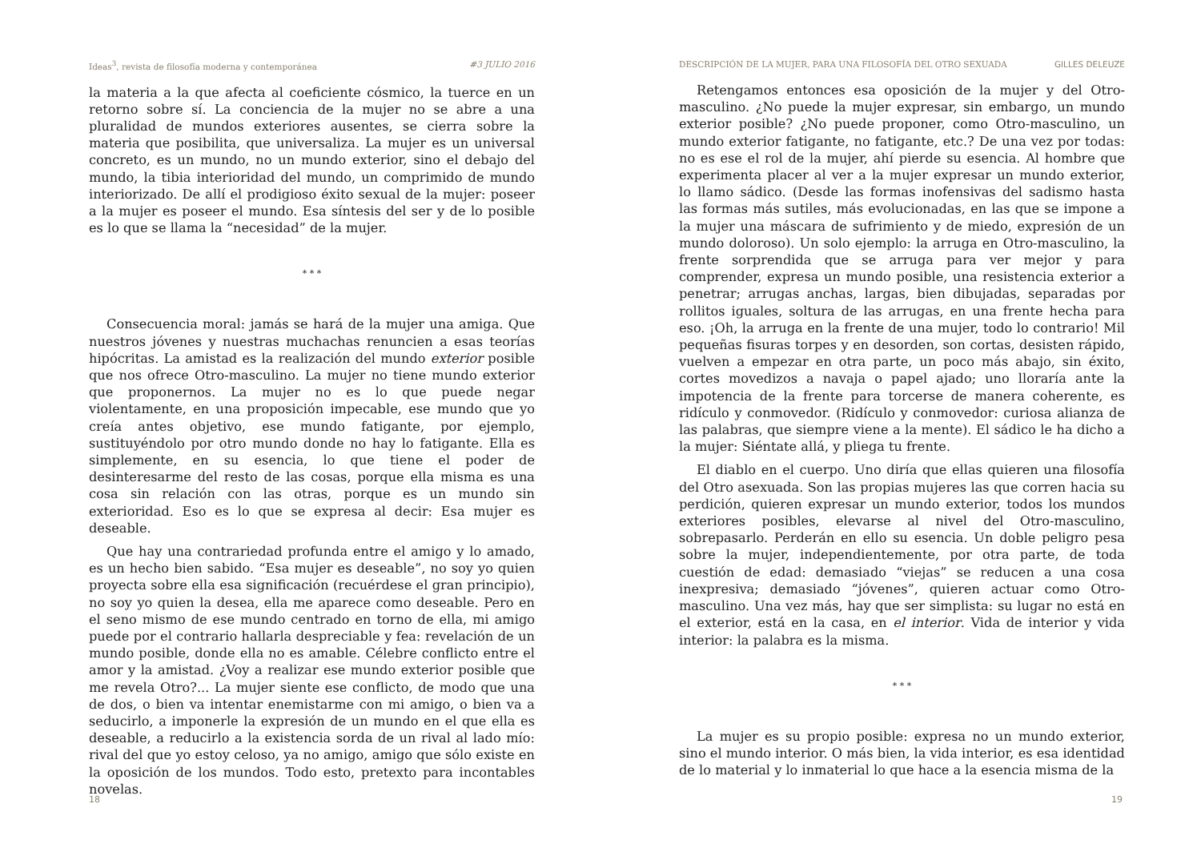Ideas<sup>3</sup>, revista de filosofía moderna y contemporánea #3 JULIO 2016
la materia a la que afecta al coeficiente cósmico, la tuerce en un retorno sobre sí. La conciencia de la mujer no se abre a una pluralidad de mundos exteriores ausentes, se cierra sobre la materia que posibilita, que universaliza. La mujer es un universal concreto, es un mundo, no un mundo exterior, sino el debajo del mundo, la tibia interioridad del mundo, un comprimido de mundo interiorizado. De allí el prodigioso éxito sexual de la mujer: poseer a la mujer es poseer el mundo. Esa síntesis del ser y de lo posible es lo que se llama la “necesidad” de la mujer.
* * *
Consecuencia moral: jamás se hará de la mujer una amiga. Que nuestros jóvenes y nuestras muchachas renuncien a esas teorías hipócritas. La amistad es la realización del mundo exterior posible que nos ofrece Otro-masculino. La mujer no tiene mundo exterior que proponernos. La mujer no es lo que puede negar violentamente, en una proposición impecable, ese mundo que yo creía antes objetivo, ese mundo fatigante, por ejemplo, sustituyéndolo por otro mundo donde no hay lo fatigante. Ella es simplemente, en su esencia, lo que tiene el poder de desinteresarme del resto de las cosas, porque ella misma es una cosa sin relación con las otras, porque es un mundo sin exterioridad. Eso es lo que se expresa al decir: Esa mujer es deseable.
Que hay una contrariedad profunda entre el amigo y lo amado, es un hecho bien sabido. “Esa mujer es deseable”, no soy yo quien proyecta sobre ella esa significación (recuérdese el gran principio), no soy yo quien la desea, ella me aparece como deseable. Pero en el seno mismo de ese mundo centrado en torno de ella, mi amigo puede por el contrario hallarla despreciable y fea: revelación de un mundo posible, donde ella no es amable. Célebre conflicto entre el amor y la amistad. ¿Voy a realizar ese mundo exterior posible que me revela Otro?... La mujer siente ese conflicto, de modo que una de dos, o bien va intentar enemistarme con mi amigo, o bien va a seducirlo, a imponerle la expresión de un mundo en el que ella es deseable, a reducirlo a la existencia sorda de un rival al lado mío: rival del que yo estoy celoso, ya no amigo, amigo que sólo existe en la oposición de los mundos. Todo esto, pretexto para incontables novelas.
18
DESCRIPCIÓN DE LA MUJER, PARA UNA FILOSOFÍA DEL OTRO SEXUADA GILLES DELEUZE
Retengamos entonces esa oposición de la mujer y del Otro-masculino. ¿No puede la mujer expresar, sin embargo, un mundo exterior posible? ¿No puede proponer, como Otro-masculino, un mundo exterior fatigante, no fatigante, etc.? De una vez por todas: no es ese el rol de la mujer, ahí pierde su esencia. Al hombre que experimenta placer al ver a la mujer expresar un mundo exterior, lo llamo sádico. (Desde las formas inofensivas del sadismo hasta las formas más sutiles, más evolucionadas, en las que se impone a la mujer una máscara de sufrimiento y de miedo, expresión de un mundo doloroso). Un solo ejemplo: la arruga en Otro-masculino, la frente sorprendida que se arruga para ver mejor y para comprender, expresa un mundo posible, una resistencia exterior a penetrar; arrugas anchas, largas, bien dibujadas, separadas por rollitos iguales, soltura de las arrugas, en una frente hecha para eso. ¡Oh, la arruga en la frente de una mujer, todo lo contrario! Mil pequeñas fisuras torpes y en desorden, son cortas, desisten rápido, vuelven a empezar en otra parte, un poco más abajo, sin éxito, cortes movedizos a navaja o papel ajado; uno lloraría ante la impotencia de la frente para torcerse de manera coherente, es ridículo y conmovedor. (Ridículo y conmovedor: curiosa alianza de las palabras, que siempre viene a la mente). El sádico le ha dicho a la mujer: Siéntate allá, y pliega tu frente.
El diablo en el cuerpo. Uno diría que ellas quieren una filosofía del Otro asexuada. Son las propias mujeres las que corren hacia su perdición, quieren expresar un mundo exterior, todos los mundos exteriores posibles, elevarse al nivel del Otro-masculino, sobrepasarlo. Perderán en ello su esencia. Un doble peligro pesa sobre la mujer, independientemente, por otra parte, de toda cuestión de edad: demasiado “viejas” se reducen a una cosa inexpresiva; demasiado “jóvenes”, quieren actuar como Otro-masculino. Una vez más, hay que ser simplista: su lugar no está en el exterior, está en la casa, en el interior. Vida de interior y vida interior: la palabra es la misma.
* * *
La mujer es su propio posible: expresa no un mundo exterior, sino el mundo interior. O más bien, la vida interior, es esa identidad de lo material y lo inmaterial lo que hace a la esencia misma de la
19